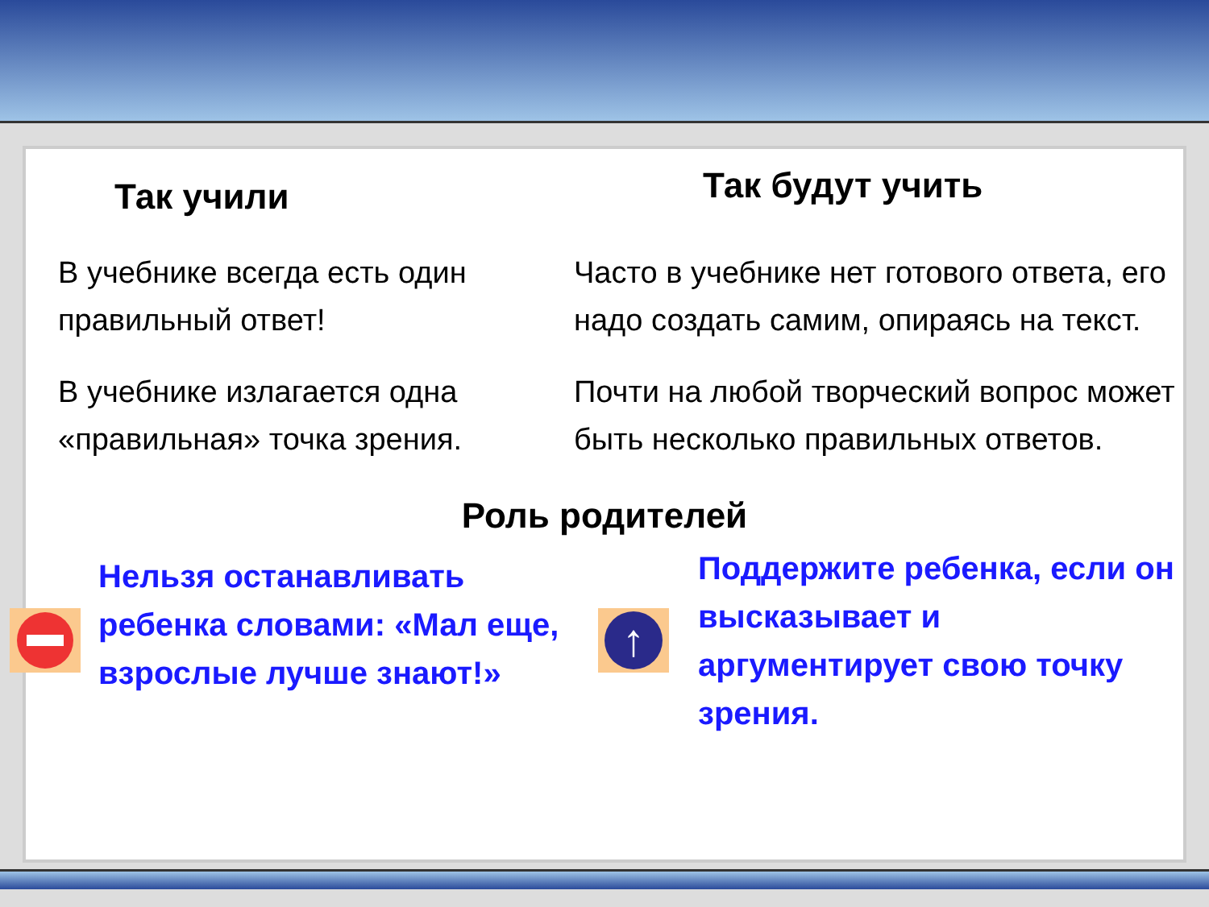Так учили
Так будут учить
В учебнике всегда есть один правильный ответ! Часто в учебнике нет готового ответа, его надо создать самим, опираясь на текст.
В учебнике излагается одна «правильная» точка зрения. Почти на любой творческий вопрос может быть несколько правильных ответов.
Роль родителей
Нельзя останавливать ребенка словами: «Мал еще, взрослые лучше знают!»
↑
Поддержите ребенка, если он высказывает и аргументирует свою точку зрения.